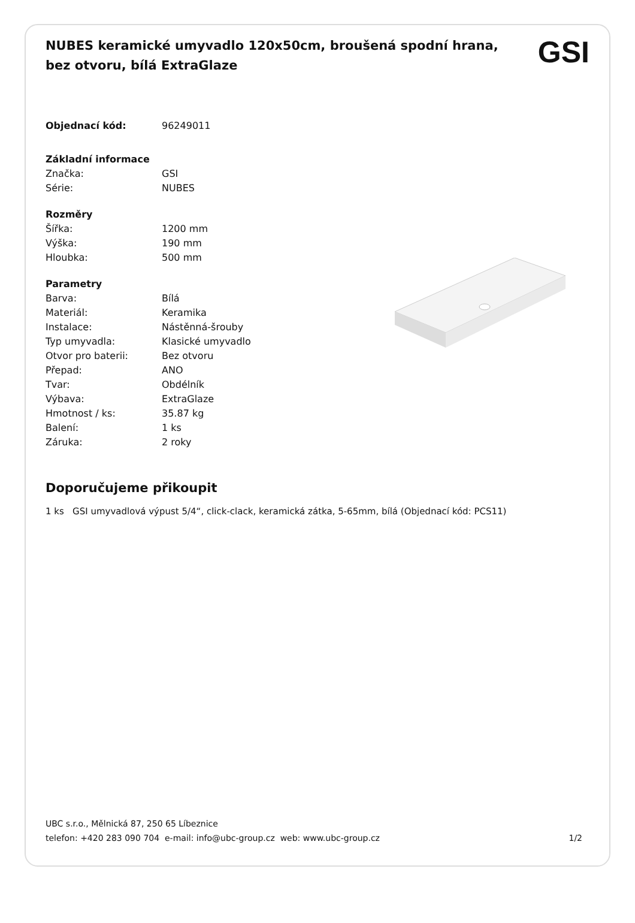NUBES keramické umyvadlo 120x50cm, broušená spodní hrana, bez otvoru, bílá ExtraGlaze
GSI
| Objednací kód: | 96249011 |
| Základní informace | |
| Značka: | GSI |
| Série: | NUBES |
| Rozměry | |
| Šířka: | 1200 mm |
| Výška: | 190 mm |
| Hloubka: | 500 mm |
| Parametry | |
| Barva: | Bílá |
| Materiál: | Keramika |
| Instalace: | Nástěnná-šrouby |
| Typ umyvadla: | Klasické umyvadlo |
| Otvor pro baterii: | Bez otvoru |
| Přepad: | ANO |
| Tvar: | Obdélník |
| Výbava: | ExtraGlaze |
| Hmotnost / ks: | 35.87 kg |
| Balení: | 1 ks |
| Záruka: | 2 roky |
Doporučujeme přikoupit
1 ks GSI umyvadlová výpust 5/4“, click-clack, keramická zátka, 5-65mm, bílá (Objednací kód: PCS11)
UBC s.r.o., Mělnická 87, 250 65 Líbeznice
telefon: +420 283 090 704 e-mail: info@ubc-group.cz web: www.ubc-group.cz 1/2